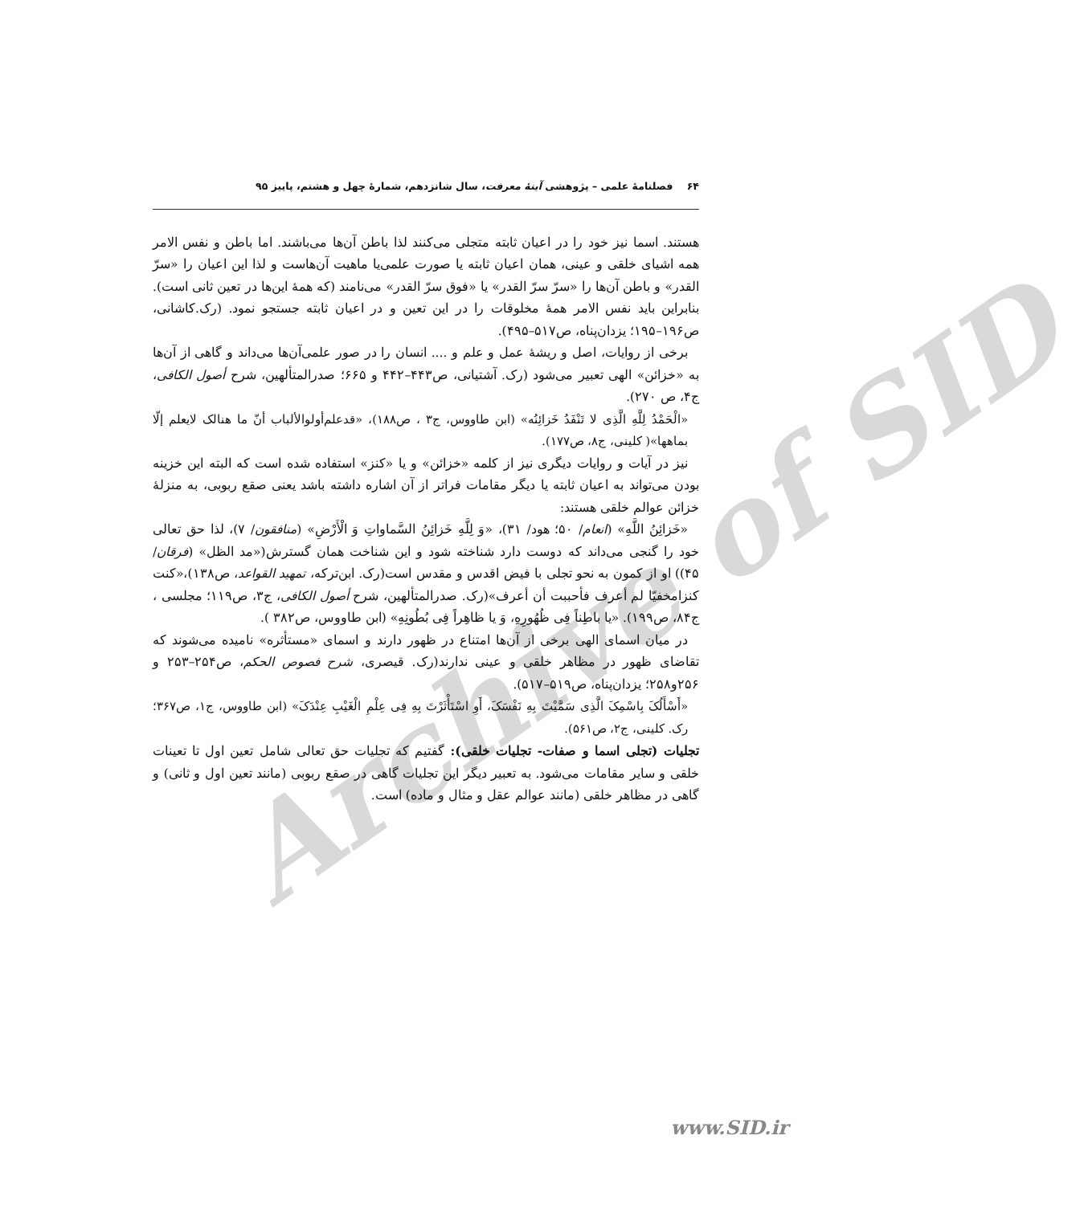Archive of SID
۶۴ فصلنامهٔ علمی – پژوهشی آینهٔ معرفت، سال شانزدهم، شمارهٔ چهل و هشتم، پاییز ۹۵
هستند. اسما نیز خود را در اعیان ثابته متجلی می‌کنند لذا باطن آن‌ها می‌باشند. اما باطن و نفس الامر همه اشیای خلقی و عینی، همان اعیان ثابته یا صورت علمی‌یا ماهیت آن‌هاست و لذا این اعیان را «سرّ القدر» و باطن آن‌ها را «سرّ سرّ القدر» یا «فوق سرّ القدر» می‌نامند (که همهٔ این‌ها در تعین ثانی است). بنابراین باید نفس الامر همهٔ مخلوقات را در این تعین و در اعیان ثابته جستجو نمود. (رک.کاشانی، ص۱۹۶–۱۹۵؛ یزدان‌پناه، ص۵۱۷–۴۹۵).
برخی از روایات، اصل و ریشهٔ عمل و علم و .... انسان را در صور علمی‌آن‌ها می‌داند و گاهی از آن‌ها به «خزائن» الهی تعبیر می‌شود (رک. آشتیانی، ص۴۴۳–۴۴۲ و ۶۶۵؛ صدرالمتألهین، شرح أصول الکافی، ج۴، ص ۲۷۰).
«الْحَمْدُ لِلَّهِ الَّذِی لا تَنْفَدُ خَزائِنُه» (ابن طاووس، ج۳ ، ص۱۸۸)، «قدعلم‌أولوالألباب أنّ ما هنالک لایعلم إلّا بماهها»( کلینی، ج۸، ص۱۷۷).
نیز در آیات و روایات دیگری نیز از کلمه «خزائن» و یا «کنز» استفاده شده است که البته این خزینه بودن می‌تواند به اعیان ثابته یا دیگر مقامات فراتر از آن اشاره داشته باشد یعنی صقع ربوبی، به منزلهٔ خزائن عوالم خلقی هستند:
«خَزائِنُ اللَّهِ» (انعام/ ۵۰؛ هود/ ۳۱)، «وَ لِلَّهِ خَزائِنُ السَّماواتِ وَ الْأَرْضِ» (منافقون/ ۷)، لذا حق تعالی خود را گنجی می‌داند که دوست دارد شناخته شود و این شناخت همان گسترش(«مد الظل» (فرقان/ ۴۵)) او از کمون به نحو تجلی با فیض اقدس و مقدس است(رک. ابن‌ترکه، تمهید القواعد، ص۱۳۸)،«کنت کنزامخفیّا لم أعرف فأحببت أن أعرف»(رک. صدرالمتألهین، شرح أصول الکافی، ج۳، ص۱۱۹؛ مجلسی ، ج۸۴، ص۱۹۹). «یا باطِناً فِی ظُهُورِهِ، وَ یا ظاهِراً فِی بُطُونِهِ» (ابن طاووس، ص۳۸۲ ).
در میان اسمای الهی برخی از آن‌ها امتناع در ظهور دارند و اسمای «مستأثره» نامیده می‌شوند که تقاضای ظهور در مظاهر خلقی و عینی ندارند(رک. قیصری، شرح فصوص الحکم، ص۲۵۴–۲۵۳ و ۲۵۶و۲۵۸؛ یزدان‌پناه، ص۵۱۹–۵۱۷).
«أَسْأَلُکَ بِاسْمِکَ الَّذِی سَمَّیْتَ بِهِ نَفْسَکَ، أَوِ اسْتَأْثَرْتَ بِهِ فِی عِلْمِ الْغَیْبِ عِنْدَکَ» (ابن طاووس، ج۱، ص۳۶۷؛ رک. کلینی، ج۲، ص۵۶۱).
تجلیات (تجلی اسما و صفات- تجلیات خلقی): گفتیم که تجلیات حق تعالی شامل تعین اول تا تعینات خلقی و سایر مقامات می‌شود. به تعبیر دیگر این تجلیات گاهی در صقع ربوبی (مانند تعین اول و ثانی) و گاهی در مظاهر خلقی (مانند عوالم عقل و مثال و ماده) است.
www.SID.ir